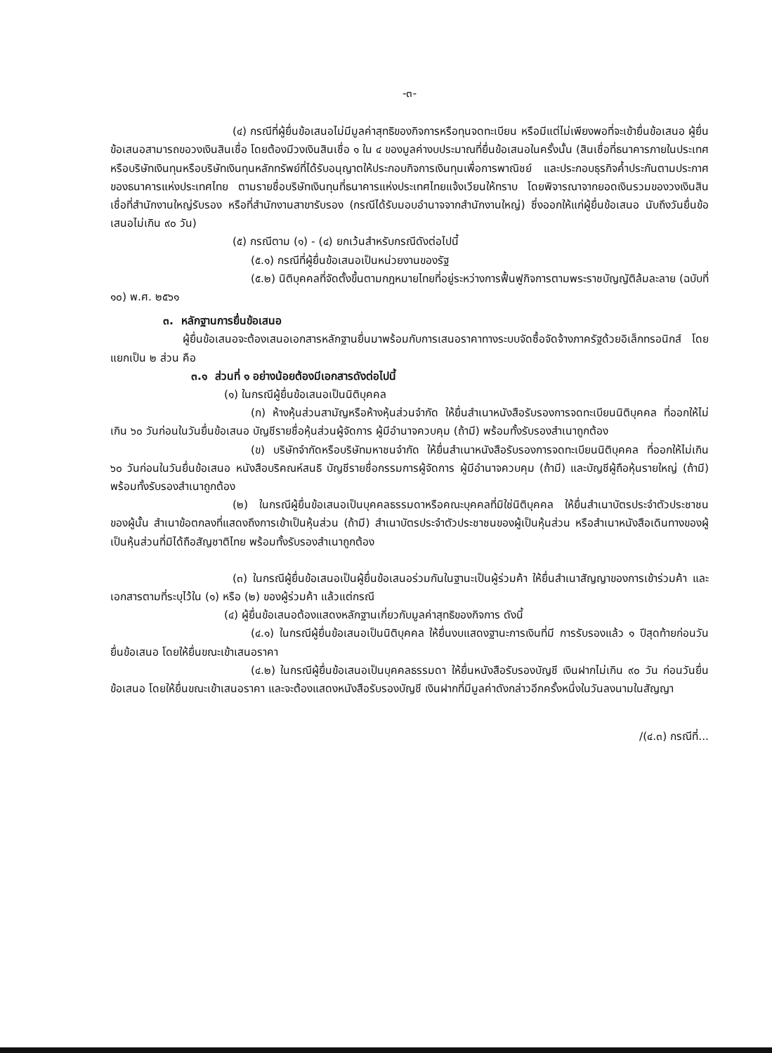-๓-
(๔) กรณีที่ผู้ยื่นข้อเสนอไม่มีมูลค่าสุทธิของกิจการหรือทุนจดทะเบียน หรือมีแต่ไม่เพียงพอที่จะเข้ายื่นข้อเสนอ ผู้ยื่นข้อเสนอสามารถขอวงเงินสินเชื่อ โดยต้องมีวงเงินสินเชื่อ ๑ ใน ๔ ของมูลค่างบประมาณที่ยื่นข้อเสนอในครั้งนั้น (สินเชื่อที่ธนาคารภายในประเทศ หรือบริษัทเงินทุนหรือบริษัทเงินทุนหลักทรัพย์ที่ได้รับอนุญาตให้ประกอบกิจการเงินทุนเพื่อการพาณิชย์ และประกอบธุรกิจค้ำประกันตามประกาศของธนาคารแห่งประเทศไทย ตามรายชื่อบริษัทเงินทุนที่ธนาคารแห่งประเทศไทยแจ้งเวียนให้ทราบ โดยพิจารณาจากยอดเงินรวมของวงเงินสินเชื่อที่สำนักงานใหญ่รับรอง หรือที่สำนักงานสาขารับรอง (กรณีได้รับมอบอำนาจจากสำนักงานใหญ่) ซึ่งออกให้แก่ผู้ยื่นข้อเสนอ นับถึงวันยื่นข้อเสนอไม่เกิน ๙๐ วัน)
(๕) กรณีตาม (๑) - (๔) ยกเว้นสำหรับกรณีดังต่อไปนี้
(๕.๑) กรณีที่ผู้ยื่นข้อเสนอเป็นหน่วยงานของรัฐ
(๕.๒) นิติบุคคลที่จัดตั้งขึ้นตามกฎหมายไทยที่อยู่ระหว่างการฟื้นฟูกิจการตามพระราชบัญญัติล้มละลาย (ฉบับที่ ๑๐) พ.ศ. ๒๕๖๑
๓. หลักฐานการยื่นข้อเสนอ
ผู้ยื่นข้อเสนอจะต้องเสนอเอกสารหลักฐานยื่นมาพร้อมกับการเสนอราคาทางระบบจัดซื้อจัดจ้างภาครัฐด้วยอิเล็กทรอนิกส์ โดยแยกเป็น ๒ ส่วน คือ
๓.๑ ส่วนที่ ๑ อย่างน้อยต้องมีเอกสารดังต่อไปนี้
(๑) ในกรณีผู้ยื่นข้อเสนอเป็นนิติบุคคล
(ก) ห้างหุ้นส่วนสามัญหรือห้างหุ้นส่วนจำกัด ให้ยื่นสำเนาหนังสือรับรองการจดทะเบียนนิติบุคคล ที่ออกให้ไม่เกิน ๖๐ วันก่อนในวันยื่นข้อเสนอ บัญชีรายชื่อหุ้นส่วนผู้จัดการ ผู้มีอำนาจควบคุม (ถ้ามี) พร้อมทั้งรับรองสำเนาถูกต้อง
(ข) บริษัทจำกัดหรือบริษัทมหาชนจำกัด ให้ยื่นสำเนาหนังสือรับรองการจดทะเบียนนิติบุคคล ที่ออกให้ไม่เกิน ๖๐ วันก่อนในวันยื่นข้อเสนอ หนังสือบริคณห์สนธิ บัญชีรายชื่อกรรมการผู้จัดการ ผู้มีอำนาจควบคุม (ถ้ามี) และบัญชีผู้ถือหุ้นรายใหญ่ (ถ้ามี) พร้อมทั้งรับรองสำเนาถูกต้อง
(๒) ในกรณีผู้ยื่นข้อเสนอเป็นบุคคลธรรมดาหรือคณะบุคคลที่มิใช่นิติบุคคล ให้ยื่นสำเนาบัตรประจำตัวประชาชนของผู้นั้น สำเนาข้อตกลงที่แสดงถึงการเข้าเป็นหุ้นส่วน (ถ้ามี) สำเนาบัตรประจำตัวประชาชนของผู้เป็นหุ้นส่วน หรือสำเนาหนังสือเดินทางของผู้เป็นหุ้นส่วนที่มิได้ถือสัญชาติไทย พร้อมทั้งรับรองสำเนาถูกต้อง
(๓) ในกรณีผู้ยื่นข้อเสนอเป็นผู้ยื่นข้อเสนอร่วมกันในฐานะเป็นผู้ร่วมค้า ให้ยื่นสำเนาสัญญาของการเข้าร่วมค้า และเอกสารตามที่ระบุไว้ใน (๑) หรือ (๒) ของผู้ร่วมค้า แล้วแต่กรณี
(๔) ผู้ยื่นข้อเสนอต้องแสดงหลักฐานเกี่ยวกับมูลค่าสุทธิของกิจการ ดังนี้
(๔.๑) ในกรณีผู้ยื่นข้อเสนอเป็นนิติบุคคล ให้ยื่นงบแสดงฐานะการเงินที่มี การรับรองแล้ว ๑ ปีสุดท้ายก่อนวันยื่นข้อเสนอ โดยให้ยื่นขณะเข้าเสนอราคา
(๔.๒) ในกรณีผู้ยื่นข้อเสนอเป็นบุคคลธรรมดา ให้ยื่นหนังสือรับรองบัญชี เงินฝากไม่เกิน ๙๐ วัน ก่อนวันยื่นข้อเสนอ โดยให้ยื่นขณะเข้าเสนอราคา และจะต้องแสดงหนังสือรับรองบัญชี เงินฝากที่มีมูลค่าดังกล่าวอีกครั้งหนึ่งในวันลงนามในสัญญา
/(๔.๓) กรณีที่...